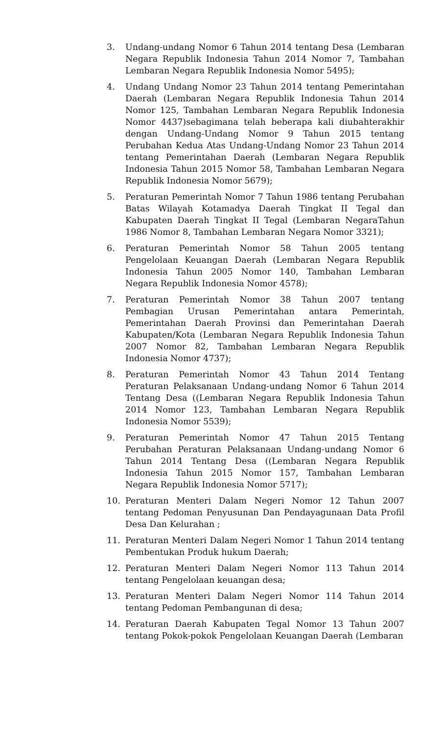3. Undang-undang Nomor 6 Tahun 2014 tentang Desa (Lembaran Negara Republik Indonesia Tahun 2014 Nomor 7, Tambahan Lembaran Negara Republik Indonesia Nomor 5495);
4. Undang Undang Nomor 23 Tahun 2014 tentang Pemerintahan Daerah (Lembaran Negara Republik Indonesia Tahun 2014 Nomor 125, Tambahan Lembaran Negara Republik Indonesia Nomor 4437)sebagimana telah beberapa kali diubahterakhir dengan Undang-Undang Nomor 9 Tahun 2015 tentang Perubahan Kedua Atas Undang-Undang Nomor 23 Tahun 2014 tentang Pemerintahan Daerah (Lembaran Negara Republik Indonesia Tahun 2015 Nomor 58, Tambahan Lembaran Negara Republik Indonesia Nomor 5679);
5. Peraturan Pemerintah Nomor 7 Tahun 1986 tentang Perubahan Batas Wilayah Kotamadya Daerah Tingkat II Tegal dan Kabupaten Daerah Tingkat II Tegal (Lembaran NegaraTahun 1986 Nomor 8, Tambahan Lembaran Negara Nomor 3321);
6. Peraturan Pemerintah Nomor 58 Tahun 2005 tentang Pengelolaan Keuangan Daerah (Lembaran Negara Republik Indonesia Tahun 2005 Nomor 140, Tambahan Lembaran Negara Republik Indonesia Nomor 4578);
7. Peraturan Pemerintah Nomor 38 Tahun 2007 tentang Pembagian Urusan Pemerintahan antara Pemerintah, Pemerintahan Daerah Provinsi dan Pemerintahan Daerah Kabupaten/Kota (Lembaran Negara Republik Indonesia Tahun 2007 Nomor 82, Tambahan Lembaran Negara Republik Indonesia Nomor 4737);
8. Peraturan Pemerintah Nomor 43 Tahun 2014 Tentang Peraturan Pelaksanaan Undang-undang Nomor 6 Tahun 2014 Tentang Desa ((Lembaran Negara Republik Indonesia Tahun 2014 Nomor 123, Tambahan Lembaran Negara Republik Indonesia Nomor 5539);
9. Peraturan Pemerintah Nomor 47 Tahun 2015 Tentang Perubahan Peraturan Pelaksanaan Undang-undang Nomor 6 Tahun 2014 Tentang Desa ((Lembaran Negara Republik Indonesia Tahun 2015 Nomor 157, Tambahan Lembaran Negara Republik Indonesia Nomor 5717);
10. Peraturan Menteri Dalam Negeri Nomor 12 Tahun 2007 tentang Pedoman Penyusunan Dan Pendayagunaan Data Profil Desa Dan Kelurahan ;
11. Peraturan Menteri Dalam Negeri Nomor 1 Tahun 2014 tentang Pembentukan Produk hukum Daerah;
12. Peraturan Menteri Dalam Negeri Nomor 113 Tahun 2014 tentang Pengelolaan keuangan desa;
13. Peraturan Menteri Dalam Negeri Nomor 114 Tahun 2014 tentang Pedoman Pembangunan di desa;
14. Peraturan Daerah Kabupaten Tegal Nomor 13 Tahun 2007 tentang Pokok-pokok Pengelolaan Keuangan Daerah (Lembaran